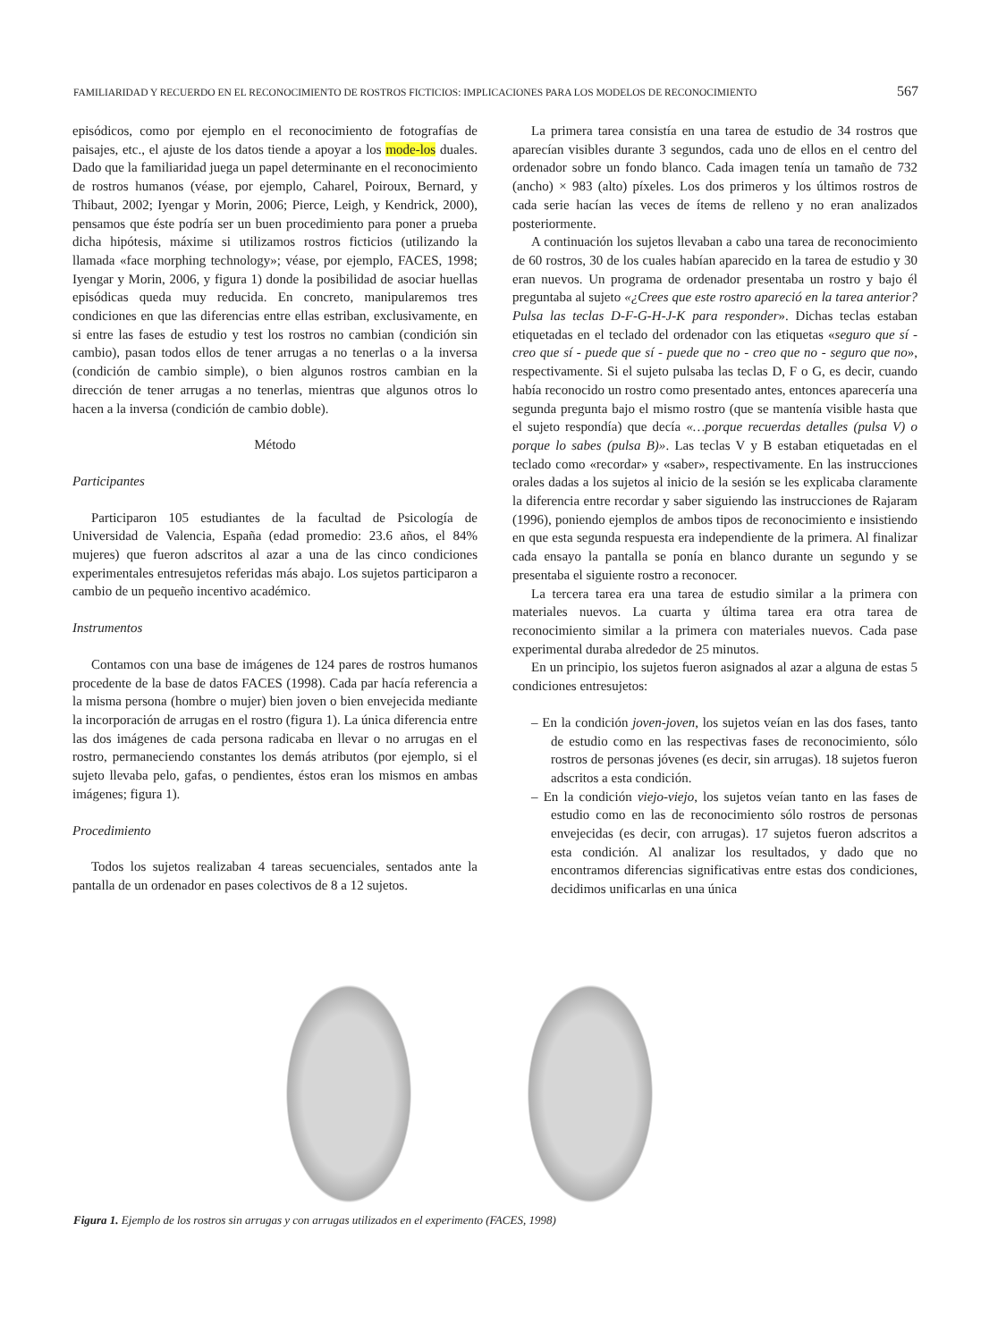FAMILIARIDAD Y RECUERDO EN EL RECONOCIMIENTO DE ROSTROS FICTICIOS: IMPLICACIONES PARA LOS MODELOS DE RECONOCIMIENTO 567
episódicos, como por ejemplo en el reconocimiento de fotografías de paisajes, etc., el ajuste de los datos tiende a apoyar a los mode-los duales. Dado que la familiaridad juega un papel determinante en el reconocimiento de rostros humanos (véase, por ejemplo, Caharel, Poiroux, Bernard, y Thibaut, 2002; Iyengar y Morin, 2006; Pierce, Leigh, y Kendrick, 2000), pensamos que éste podría ser un buen procedimiento para poner a prueba dicha hipótesis, máxime si utilizamos rostros ficticios (utilizando la llamada «face morphing technology»; véase, por ejemplo, FACES, 1998; Iyengar y Morin, 2006, y figura 1) donde la posibilidad de asociar huellas episódicas queda muy reducida. En concreto, manipularemos tres condiciones en que las diferencias entre ellas estriban, exclusivamente, en si entre las fases de estudio y test los rostros no cambian (condición sin cambio), pasan todos ellos de tener arrugas a no tenerlas o a la inversa (condición de cambio simple), o bien algunos rostros cambian en la dirección de tener arrugas a no tenerlas, mientras que algunos otros lo hacen a la inversa (condición de cambio doble).
Método
Participantes
Participaron 105 estudiantes de la facultad de Psicología de Universidad de Valencia, España (edad promedio: 23.6 años, el 84% mujeres) que fueron adscritos al azar a una de las cinco condiciones experimentales entresujetos referidas más abajo. Los sujetos participaron a cambio de un pequeño incentivo académico.
Instrumentos
Contamos con una base de imágenes de 124 pares de rostros humanos procedente de la base de datos FACES (1998). Cada par hacía referencia a la misma persona (hombre o mujer) bien joven o bien envejecida mediante la incorporación de arrugas en el rostro (figura 1). La única diferencia entre las dos imágenes de cada persona radicaba en llevar o no arrugas en el rostro, permaneciendo constantes los demás atributos (por ejemplo, si el sujeto llevaba pelo, gafas, o pendientes, éstos eran los mismos en ambas imágenes; figura 1).
Procedimiento
Todos los sujetos realizaban 4 tareas secuenciales, sentados ante la pantalla de un ordenador en pases colectivos de 8 a 12 sujetos.
La primera tarea consistía en una tarea de estudio de 34 rostros que aparecían visibles durante 3 segundos, cada uno de ellos en el centro del ordenador sobre un fondo blanco. Cada imagen tenía un tamaño de 732 (ancho) × 983 (alto) píxeles. Los dos primeros y los últimos rostros de cada serie hacían las veces de ítems de relleno y no eran analizados posteriormente.
A continuación los sujetos llevaban a cabo una tarea de reconocimiento de 60 rostros, 30 de los cuales habían aparecido en la tarea de estudio y 30 eran nuevos. Un programa de ordenador presentaba un rostro y bajo él preguntaba al sujeto «¿Crees que este rostro apareció en la tarea anterior? Pulsa las teclas D-F-G-H-J-K para responder». Dichas teclas estaban etiquetadas en el teclado del ordenador con las etiquetas «seguro que sí - creo que sí - puede que sí - puede que no - creo que no - seguro que no», respectivamente. Si el sujeto pulsaba las teclas D, F o G, es decir, cuando había reconocido un rostro como presentado antes, entonces aparecería una segunda pregunta bajo el mismo rostro (que se mantenía visible hasta que el sujeto respondía) que decía «…porque recuerdas detalles (pulsa V) o porque lo sabes (pulsa B)». Las teclas V y B estaban etiquetadas en el teclado como «recordar» y «saber», respectivamente. En las instrucciones orales dadas a los sujetos al inicio de la sesión se les explicaba claramente la diferencia entre recordar y saber siguiendo las instrucciones de Rajaram (1996), poniendo ejemplos de ambos tipos de reconocimiento e insistiendo en que esta segunda respuesta era independiente de la primera. Al finalizar cada ensayo la pantalla se ponía en blanco durante un segundo y se presentaba el siguiente rostro a reconocer.
La tercera tarea era una tarea de estudio similar a la primera con materiales nuevos. La cuarta y última tarea era otra tarea de reconocimiento similar a la primera con materiales nuevos. Cada pase experimental duraba alrededor de 25 minutos.
En un principio, los sujetos fueron asignados al azar a alguna de estas 5 condiciones entresujetos:
– En la condición joven-joven, los sujetos veían en las dos fases, tanto de estudio como en las respectivas fases de reconocimiento, sólo rostros de personas jóvenes (es decir, sin arrugas). 18 sujetos fueron adscritos a esta condición.
– En la condición viejo-viejo, los sujetos veían tanto en las fases de estudio como en las de reconocimiento sólo rostros de personas envejecidas (es decir, con arrugas). 17 sujetos fueron adscritos a esta condición. Al analizar los resultados, y dado que no encontramos diferencias significativas entre estas dos condiciones, decidimos unificarlas en una única
Figura 1. Ejemplo de los rostros sin arrugas y con arrugas utilizados en el experimento (FACES, 1998)